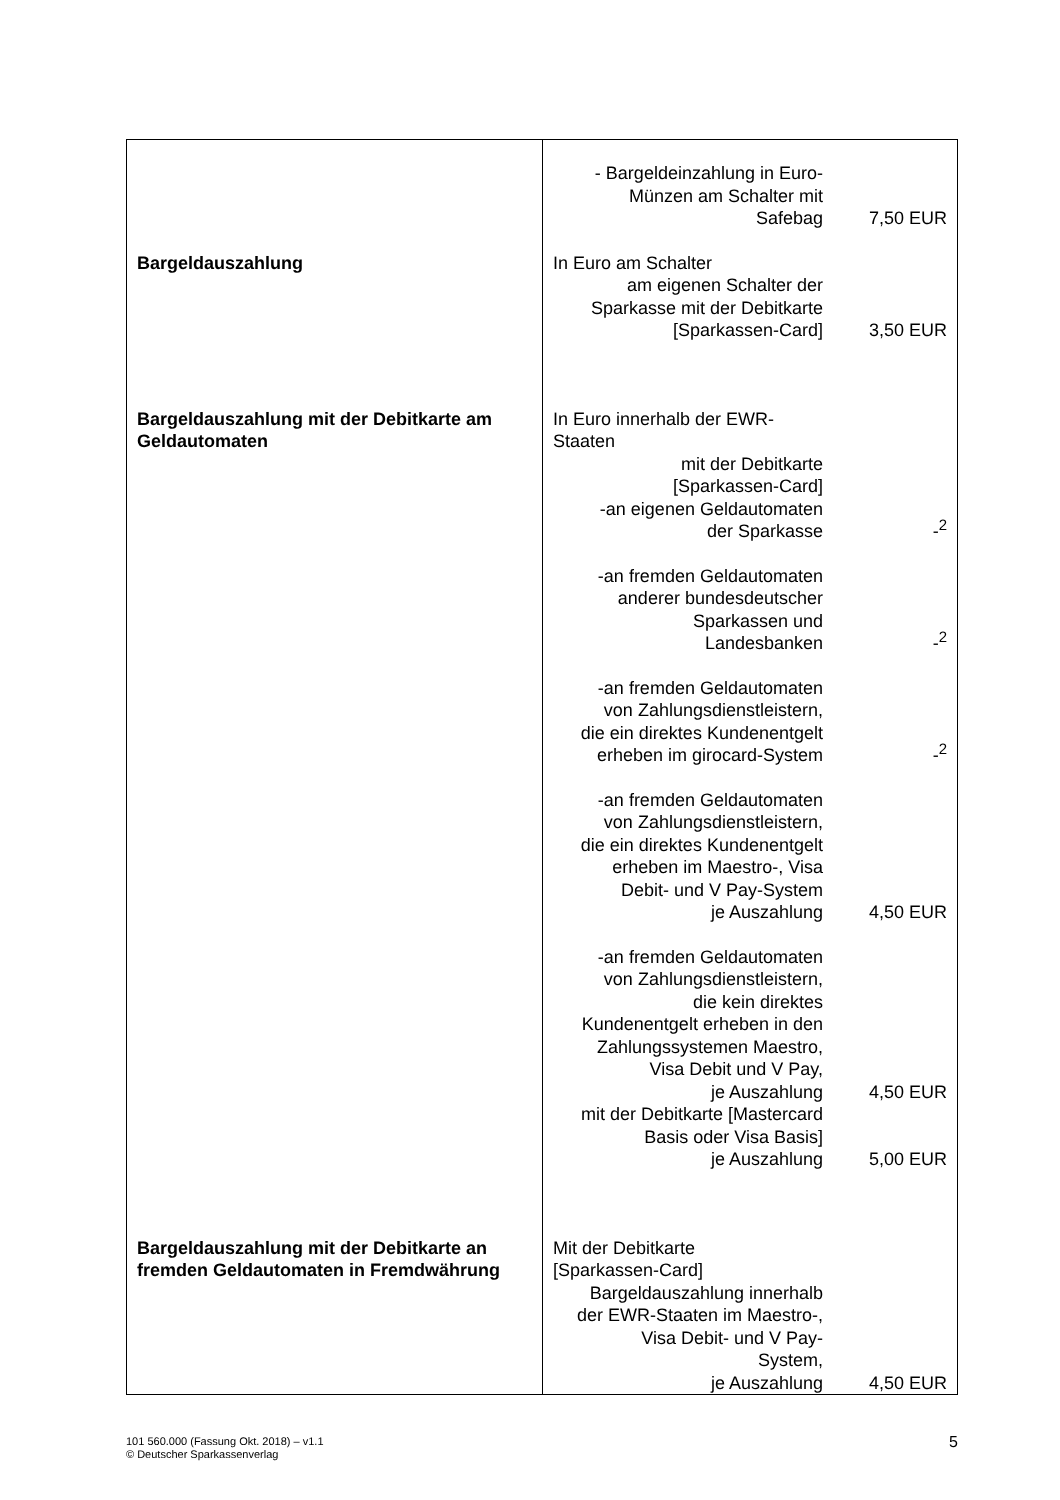| | - Bargeldeinzahlung in Euro- Münzen am Schalter mit Safebag 7,50 EUR |
| Bargeldauszahlung | In Euro am Schalter am eigenen Schalter der Sparkasse mit der Debitkarte [Sparkassen-Card] 3,50 EUR |
| Bargeldauszahlung mit der Debitkarte am Geldautomaten | In Euro innerhalb der EWR- Staaten mit der Debitkarte [Sparkassen-Card] -an eigenen Geldautomaten der Sparkasse -<sup>2</sup> -an fremden Geldautomaten anderer bundesdeutscher Sparkassen und Landesbanken -<sup>2</sup> -an fremden Geldautomaten von Zahlungsdienstleistern, die ein direktes Kundenentgelt erheben im girocard-System -<sup>2</sup> -an fremden Geldautomaten von Zahlungsdienstleistern, die ein direktes Kundenentgelt erheben im Maestro-, Visa Debit- und V Pay-System je Auszahlung 4,50 EUR -an fremden Geldautomaten von Zahlungsdienstleistern, die kein direktes Kundenentgelt erheben in den Zahlungssystemen Maestro, Visa Debit und V Pay, je Auszahlung 4,50 EUR mit der Debitkarte [Mastercard Basis oder Visa Basis] je Auszahlung 5,00 EUR |
| Bargeldauszahlung mit der Debitkarte an fremden Geldautomaten in Fremdwährung | Mit der Debitkarte [Sparkassen-Card] Bargeldauszahlung innerhalb der EWR-Staaten im Maestro-, Visa Debit- und V Pay- System, je Auszahlung 4,50 EUR |
101 560.000 (Fassung Okt. 2018) – v1.1
© Deutscher Sparkassenverlag
5